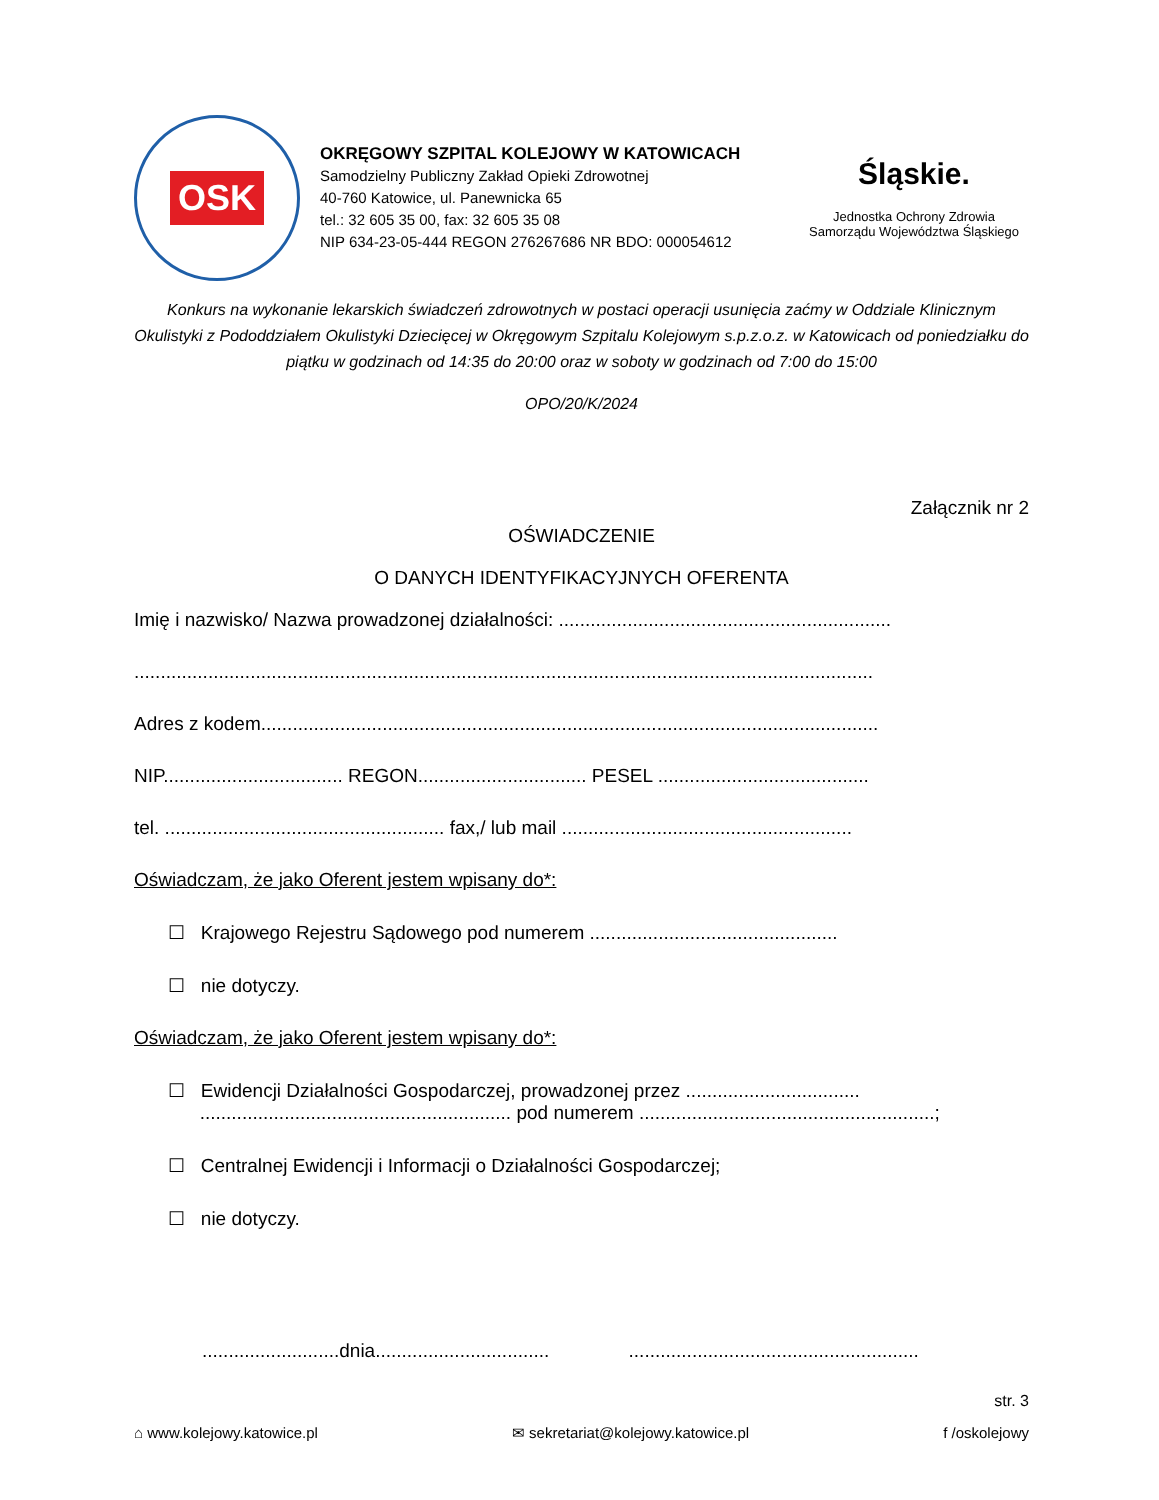OSK
OKRĘGOWY SZPITAL KOLEJOWY W KATOWICACH
Samodzielny Publiczny Zakład Opieki Zdrowotnej
40-760 Katowice, ul. Panewnicka 65
tel.: 32 605 35 00, fax: 32 605 35 08
NIP 634-23-05-444 REGON 276267686 NR BDO: 000054612
Śląskie.
Jednostka Ochrony Zdrowia
Samorządu Województwa Śląskiego
Konkurs na wykonanie lekarskich świadczeń zdrowotnych w postaci operacji usunięcia zaćmy w Oddziale Klinicznym Okulistyki z Pododdziałem Okulistyki Dziecięcej w Okręgowym Szpitalu Kolejowym s.p.z.o.z. w Katowicach od poniedziałku do piątku w godzinach od 14:35 do 20:00 oraz w soboty w godzinach od 7:00 do 15:00
OPO/20/K/2024
Załącznik nr 2
OŚWIADCZENIE
O DANYCH IDENTYFIKACYJNYCH OFERENTA
Imię i nazwisko/ Nazwa prowadzonej działalności: ...............................................................
............................................................................................................................................
Adres z kodem.....................................................................................................................
NIP.................................. REGON................................ PESEL ........................................
tel. ..................................................... fax,/ lub mail .......................................................
Oświadczam, że jako Oferent jestem wpisany do*:
☐ Krajowego Rejestru Sądowego pod numerem ...............................................
☐ nie dotyczy.
Oświadczam, że jako Oferent jestem wpisany do*:
☐ Ewidencji Działalności Gospodarczej, prowadzonej przez .................................
........................................................... pod numerem ........................................................;
☐ Centralnej Ewidencji i Informacji o Działalności Gospodarczej;
☐ nie dotyczy.
..........................dnia................................. .......................................................
str. 3
⌂ www.kolejowy.katowice.pl ✉ sekretariat@kolejowy.katowice.pl f /oskolejowy